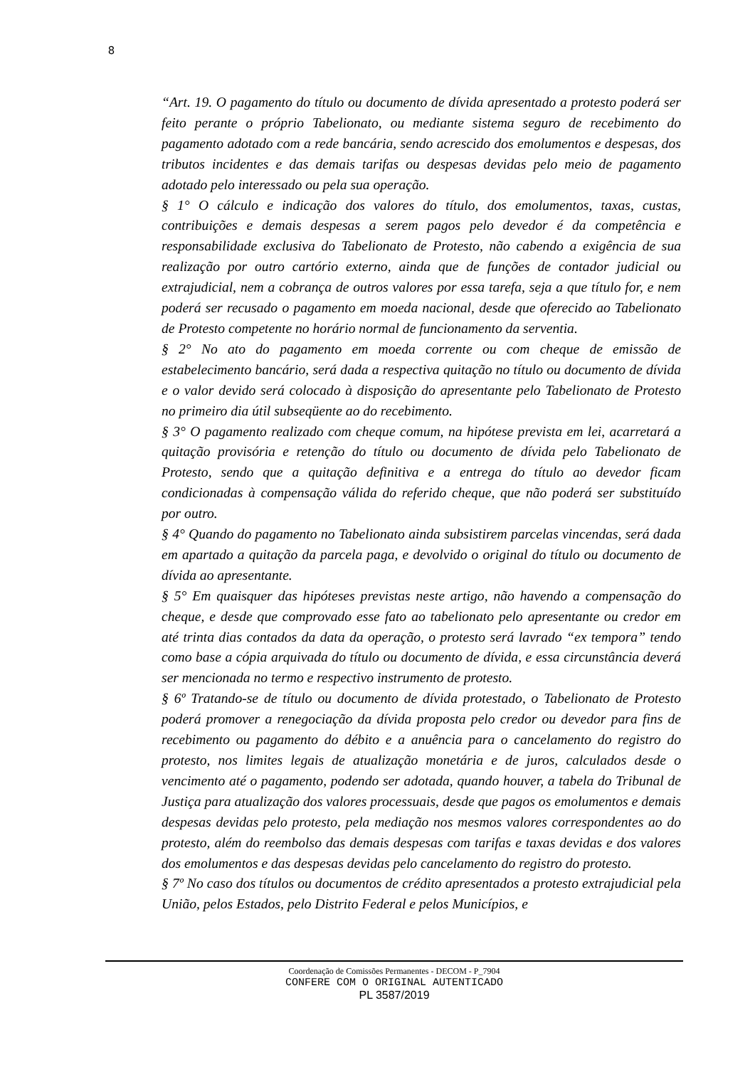8
“Art. 19. O pagamento do título ou documento de dívida apresentado a protesto poderá ser feito perante o próprio Tabelionato, ou mediante sistema seguro de recebimento do pagamento adotado com a rede bancária, sendo acrescido dos emolumentos e despesas, dos tributos incidentes e das demais tarifas ou despesas devidas pelo meio de pagamento adotado pelo interessado ou pela sua operação.
§ 1° O cálculo e indicação dos valores do título, dos emolumentos, taxas, custas, contribuições e demais despesas a serem pagos pelo devedor é da competência e responsabilidade exclusiva do Tabelionato de Protesto, não cabendo a exigência de sua realização por outro cartório externo, ainda que de funções de contador judicial ou extrajudicial, nem a cobrança de outros valores por essa tarefa, seja a que título for, e nem poderá ser recusado o pagamento em moeda nacional, desde que oferecido ao Tabelionato de Protesto competente no horário normal de funcionamento da serventia.
§ 2° No ato do pagamento em moeda corrente ou com cheque de emissão de estabelecimento bancário, será dada a respectiva quitação no título ou documento de dívida e o valor devido será colocado à disposição do apresentante pelo Tabelionato de Protesto no primeiro dia útil subseqüente ao do recebimento.
§ 3° O pagamento realizado com cheque comum, na hipótese prevista em lei, acarretará a quitação provisória e retenção do título ou documento de dívida pelo Tabelionato de Protesto, sendo que a quitação definitiva e a entrega do título ao devedor ficam condicionadas à compensação válida do referido cheque, que não poderá ser substituído por outro.
§ 4° Quando do pagamento no Tabelionato ainda subsistirem parcelas vincendas, será dada em apartado a quitação da parcela paga, e devolvido o original do título ou documento de dívida ao apresentante.
§ 5° Em quaisquer das hipóteses previstas neste artigo, não havendo a compensação do cheque, e desde que comprovado esse fato ao tabelionato pelo apresentante ou credor em até trinta dias contados da data da operação, o protesto será lavrado “ex tempora” tendo como base a cópia arquivada do título ou documento de dívida, e essa circunstância deverá ser mencionada no termo e respectivo instrumento de protesto.
§ 6º Tratando-se de título ou documento de dívida protestado, o Tabelionato de Protesto poderá promover a renegociação da dívida proposta pelo credor ou devedor para fins de recebimento ou pagamento do débito e a anuência para o cancelamento do registro do protesto, nos limites legais de atualização monetária e de juros, calculados desde o vencimento até o pagamento, podendo ser adotada, quando houver, a tabela do Tribunal de Justiça para atualização dos valores processuais, desde que pagos os emolumentos e demais despesas devidas pelo protesto, pela mediação nos mesmos valores correspondentes ao do protesto, além do reembolso das demais despesas com tarifas e taxas devidas e dos valores dos emolumentos e das despesas devidas pelo cancelamento do registro do protesto.
§ 7º No caso dos títulos ou documentos de crédito apresentados a protesto extrajudicial pela União, pelos Estados, pelo Distrito Federal e pelos Municípios, e
Coordenação de Comissões Permanentes - DECOM - P_7904
CONFERE COM O ORIGINAL AUTENTICADO
PL 3587/2019